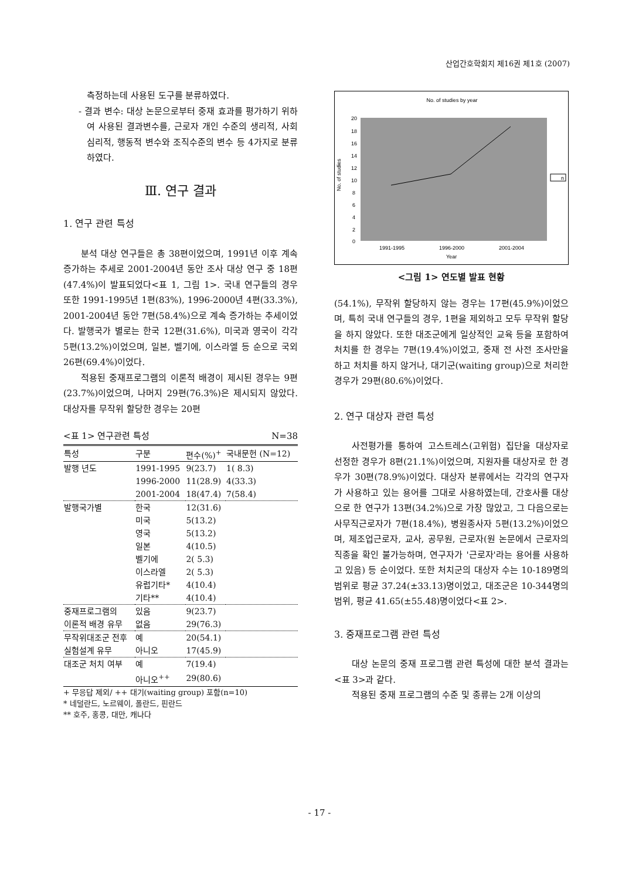산업간호학회지 제16권 제1호 (2007)
측정하는데 사용된 도구를 분류하였다.
- 결과 변수: 대상 논문으로부터 중재 효과를 평가하기 위하여 사용된 결과변수를, 근로자 개인 수준의 생리적, 사회심리적, 행동적 변수와 조직수준의 변수 등 4가지로 분류하였다.
Ⅲ. 연구 결과
1. 연구 관련 특성
분석 대상 연구들은 총 38편이었으며, 1991년 이후 계속 증가하는 추세로 2001-2004년 동안 조사 대상 연구 중 18편(47.4%)이 발표되었다<표 1, 그림 1>. 국내 연구들의 경우 또한 1991-1995년 1편(83%), 1996-2000년 4편(33.3%), 2001-2004년 동안 7편(58.4%)으로 계속 증가하는 추세이었다. 발행국가 별로는 한국 12편(31.6%), 미국과 영국이 각각 5편(13.2%)이었으며, 일본, 벨기에, 이스라엘 등 순으로 국외 26편(69.4%)이었다.
적용된 중재프로그램의 이론적 배경이 제시된 경우는 9편(23.7%)이었으며, 나머지 29편(76.3%)은 제시되지 않았다. 대상자를 무작위 할당한 경우는 20편
<표 1> 연구관련 특성 N=38
| 특성 | 구분 | 편수(%)<sup>+</sup> | 국내문헌 (N=12) |
| --- | --- | --- | --- |
| 발행 년도 | 1991-1995 | 9(23.7) | 1( 8.3) |
| | 1996-2000 | 11(28.9) | 4(33.3) |
| | 2001-2004 | 18(47.4) | 7(58.4) |
| 발행국가별 | 한국 | 12(31.6) | |
| | 미국 | 5(13.2) | |
| | 영국 | 5(13.2) | |
| | 일본 | 4(10.5) | |
| | 벨기에 | 2( 5.3) | |
| | 이스라엘 | 2( 5.3) | |
| | 유럽기타* | 4(10.4) | |
| | 기타** | 4(10.4) | |
| 중재프로그램의 | 있음 | 9(23.7) | |
| 이론적 배경 유무 | 없음 | 29(76.3) | |
| 무작위대조군 전후 | 예 | 20(54.1) | |
| 실험설계 유무 | 아니오 | 17(45.9) | |
| 대조군 처치 여부 | 예 | 7(19.4) | |
| | 아니오<sup>++</sup> | 29(80.6) | |
+ 무응답 제외/ ++ 대기(waiting group) 포함(n=10)
* 네덜란드, 노르웨이, 폴란드, 핀란드
** 호주, 홍콩, 대만, 캐나다
No. of studies by year
20
18
16
14
12
10
8
6
4
2
0
No. of studies
1991-1995
1996-2000
2001-2004
Year
n
<그림 1> 연도별 발표 현황
(54.1%), 무작위 할당하지 않는 경우는 17편(45.9%)이었으며, 특히 국내 연구들의 경우, 1편을 제외하고 모두 무작위 할당을 하지 않았다. 또한 대조군에게 일상적인 교육 등을 포함하여 처치를 한 경우는 7편(19.4%)이었고, 중재 전 사전 조사만을 하고 처치를 하지 않거나, 대기군(waiting group)으로 처리한 경우가 29편(80.6%)이었다.
2. 연구 대상자 관련 특성
사전평가를 통하여 고스트레스(고위험) 집단을 대상자로 선정한 경우가 8편(21.1%)이었으며, 지원자를 대상자로 한 경우가 30편(78.9%)이었다. 대상자 분류에서는 각각의 연구자가 사용하고 있는 용어를 그대로 사용하였는데, 간호사를 대상으로 한 연구가 13편(34.2%)으로 가장 많았고, 그 다음으로는 사무직근로자가 7편(18.4%), 병원종사자 5편(13.2%)이었으며, 제조업근로자, 교사, 공무원, 근로자(원 논문에서 근로자의 직종을 확인 불가능하며, 연구자가 '근로자'라는 용어를 사용하고 있음) 등 순이었다. 또한 처치군의 대상자 수는 10-189명의 범위로 평균 37.24(±33.13)명이었고, 대조군은 10-344명의 범위, 평균 41.65(±55.48)명이었다<표 2>.
3. 중재프로그램 관련 특성
대상 논문의 중재 프로그램 관련 특성에 대한 분석 결과는 <표 3>과 같다.
적용된 중재 프로그램의 수준 및 종류는 2개 이상의
- 17 -